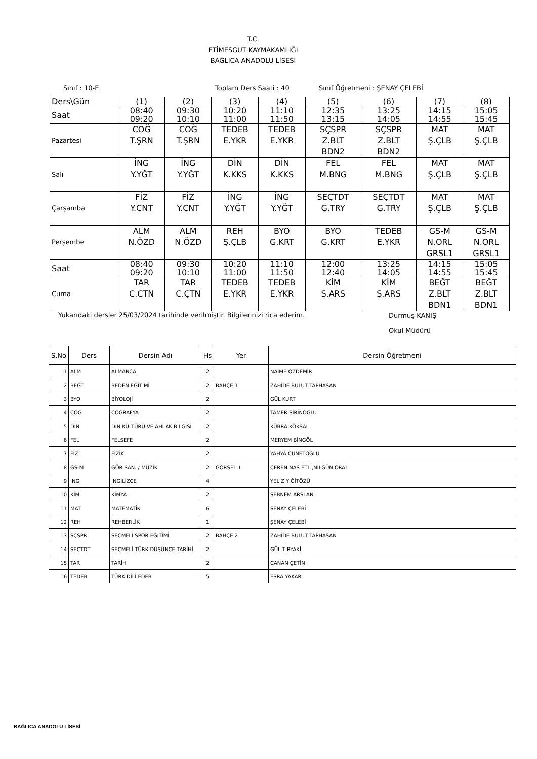T.C.
ETİMESGUT KAYMAKAMLIĞI
BAĞLICA ANADOLU LİSESİ
Sınıf : 10-E Toplam Ders Saati : 40 Sınıf Öğretmeni : ŞENAY ÇELEBİ
| Ders\Gün | (1) | (2) | (3) | (4) | (5) | (6) | (7) | (8) |
| Saat | 08:40 09:20 | 09:30 10:10 | 10:20 11:00 | 11:10 11:50 | 12:35 13:15 | 13:25 14:05 | 14:15 14:55 | 15:05 15:45 |
| Pazartesi | COĞ T.ŞRN | COĞ T.ŞRN | TEDEB E.YKR | TEDEB E.YKR | SÇSPR Z.BLT BDN2 | SÇSPR Z.BLT BDN2 | MAT Ş.ÇLB | MAT Ş.ÇLB |
| Salı | İNG Y.YĞT | İNG Y.YĞT | DİN K.KKS | DİN K.KKS | FEL M.BNG | FEL M.BNG | MAT Ş.ÇLB | MAT Ş.ÇLB |
| Çarşamba | FİZ Y.CNT | FİZ Y.CNT | İNG Y.YĞT | İNG Y.YĞT | SEÇTDT G.TRY | SEÇTDT G.TRY | MAT Ş.ÇLB | MAT Ş.ÇLB |
| Perşembe | ALM N.ÖZD | ALM N.ÖZD | REH Ş.ÇLB | BYO G.KRT | BYO G.KRT | TEDEB E.YKR | GS-M N.ORL GRSL1 | GS-M N.ORL GRSL1 |
| Saat | 08:40 09:20 | 09:30 10:10 | 10:20 11:00 | 11:10 11:50 | 12:00 12:40 | 13:25 14:05 | 14:15 14:55 | 15:05 15:45 |
| Cuma | TAR C.ÇTN | TAR C.ÇTN | TEDEB E.YKR | TEDEB E.YKR | KİM Ş.ARS | KİM Ş.ARS | BEĞT Z.BLT BDN1 | BEĞT Z.BLT BDN1 |
Yukarıdaki dersler 25/03/2024 tarihinde verilmiştir. Bilgilerinizi rica ederim. Durmuş KANIŞ
Okul Müdürü
| S.No | Ders | Dersin Adı | Hs | Yer | Dersin Öğretmeni |
| --- | --- | --- | --- | --- | --- |
| 1 | ALM | ALMANCA | 2 | | NAİME ÖZDEMİR |
| 2 | BEĞT | BEDEN EĞİTİMİ | 2 | BAHÇE 1 | ZAHİDE BULUT TAPHASAN |
| 3 | BYO | BİYOLOJİ | 2 | | GÜL KURT |
| 4 | COĞ | COĞRAFYA | 2 | | TAMER ŞİRİNOĞLU |
| 5 | DİN | DİN KÜLTÜRÜ VE AHLAK BİLGİSİ | 2 | | KÜBRA KÖKSAL |
| 6 | FEL | FELSEFE | 2 | | MERYEM BİNGÖL |
| 7 | FİZ | FİZİK | 2 | | YAHYA CUNETOĞLU |
| 8 | GS-M | GÖR.SAN. / MÜZİK | 2 | GÖRSEL 1 | CEREN NAS ETLİ,NİLGÜN ORAL |
| 9 | İNG | İNGİLİZCE | 4 | | YELİZ YİĞİTÖZÜ |
| 10 | KİM | KİMYA | 2 | | ŞEBNEM ARSLAN |
| 11 | MAT | MATEMATİK | 6 | | ŞENAY ÇELEBİ |
| 12 | REH | REHBERLİK | 1 | | ŞENAY ÇELEBİ |
| 13 | SÇSPR | SEÇMELİ SPOR EĞİTİMİ | 2 | BAHÇE 2 | ZAHİDE BULUT TAPHASAN |
| 14 | SEÇTDT | SEÇMELİ TÜRK DÜŞÜNCE TARİHİ | 2 | | GÜL TİRYAKİ |
| 15 | TAR | TARİH | 2 | | CANAN ÇETİN |
| 16 | TEDEB | TÜRK DİLİ EDEB | 5 | | ESRA YAKAR |
BAĞLICA ANADOLU LİSESİ